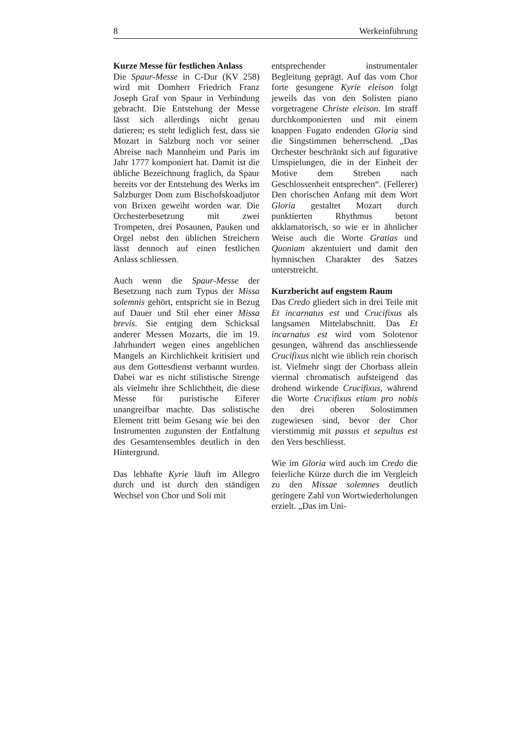8 Werkeinführung
Kurze Messe für festlichen Anlass
Die Spaur-Messe in C-Dur (KV 258) wird mit Domherr Friedrich Franz Joseph Graf von Spaur in Verbindung gebracht. Die Entstehung der Messe lässt sich allerdings nicht genau datieren; es steht lediglich fest, dass sie Mozart in Salzburg noch vor seiner Abreise nach Mannheim und Paris im Jahr 1777 komponiert hat. Damit ist die übliche Bezeichnung fraglich, da Spaur bereits vor der Entstehung des Werks im Salzburger Dom zum Bischofskoadjutor von Brixen geweiht worden war. Die Orchesterbesetzung mit zwei Trompeten, drei Posaunen, Pauken und Orgel nebst den üblichen Streichern lässt dennoch auf einen festlichen Anlass schliessen.
Auch wenn die Spaur-Messe der Besetzung nach zum Typus der Missa solemnis gehört, entspricht sie in Bezug auf Dauer und Stil eher einer Missa brevis. Sie entging dem Schicksal anderer Messen Mozarts, die im 19. Jahrhundert wegen eines angeblichen Mangels an Kirchlichkeit kritisiert und aus dem Gottesdienst verbannt wurden. Dabei war es nicht stilistische Strenge als vielmehr ihre Schlichtheit, die diese Messe für puristische Eiferer unangreifbar machte. Das solistische Element tritt beim Gesang wie bei den Instrumenten zugunsten der Entfaltung des Gesamtensembles deutlich in den Hintergrund.
Das lebhafte Kyrie läuft im Allegro durch und ist durch den ständigen Wechsel von Chor und Soli mit
entsprechender instrumentaler Begleitung geprägt. Auf das vom Chor forte gesungene Kyrie eleison folgt jeweils das von den Solisten piano vorgetragene Christe eleison. Im straff durchkomponierten und mit einem knappen Fugato endenden Gloria sind die Singstimmen beherrschend. „Das Orchester beschränkt sich auf figurative Umspielungen, die in der Einheit der Motive dem Streben nach Geschlossenheit entsprechen“. (Fellerer) Den chorischen Anfang mit dem Wort Gloria gestaltet Mozart durch punktierten Rhythmus betont akklamatorisch, so wie er in ähnlicher Weise auch die Worte Gratias und Quoniam akzentuiert und damit den hymnischen Charakter des Satzes unterstreicht.
Kurzbericht auf engstem Raum
Das Credo gliedert sich in drei Teile mit Et incarnatus est und Crucifixus als langsamen Mittelabschnitt. Das Et incarnatus est wird vom Solotenor gesungen, während das anschliessende Crucifixus nicht wie üblich rein chorisch ist. Vielmehr singt der Chorbass allein viermal chromatisch aufsteigend das drohend wirkende Crucifixus, während die Worte Crucifixus etiam pro nobis den drei oberen Solostimmen zugewiesen sind, bevor der Chor vierstimmig mit passus et sepultus est den Vers beschliesst.
Wie im Gloria wird auch im Credo die feierliche Kürze durch die im Vergleich zu den Missae solemnes deutlich geringere Zahl von Wortwiederholungen erzielt. „Das im Uni-